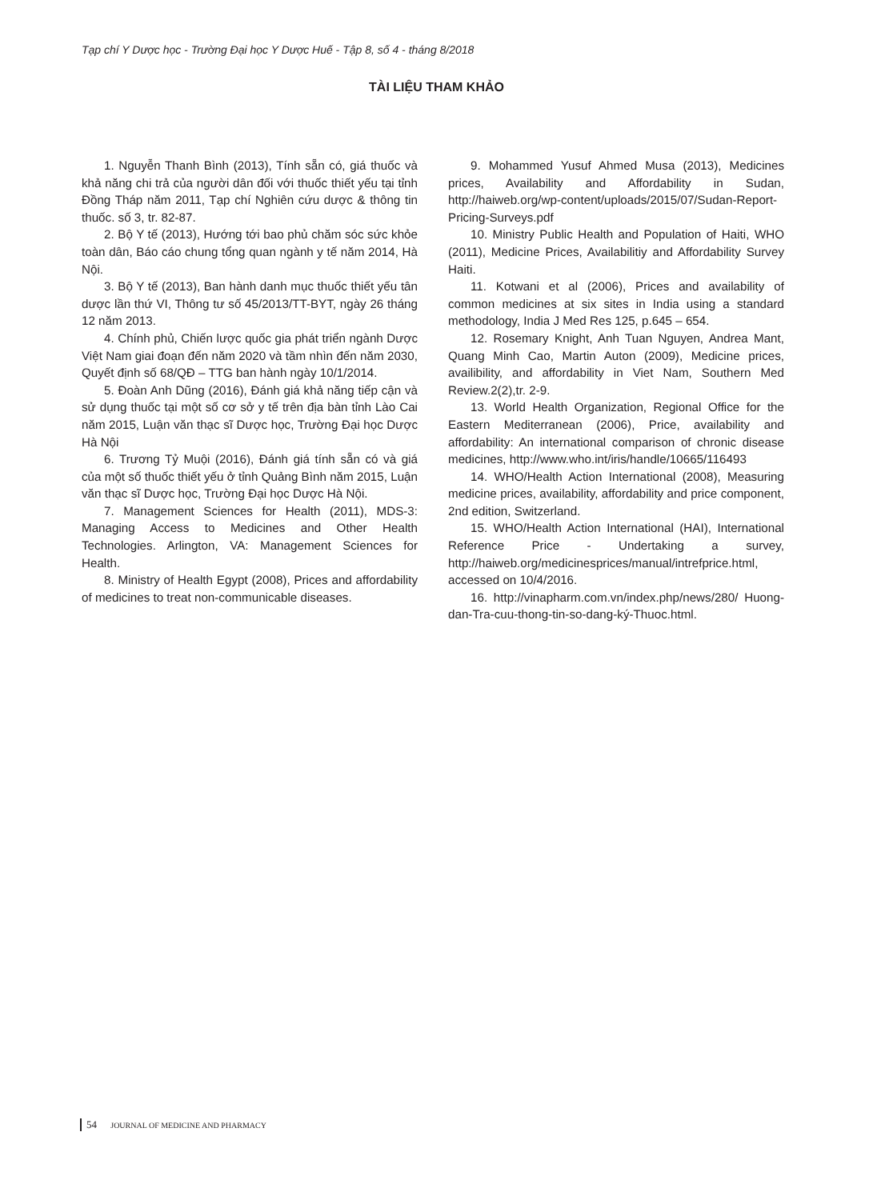Tạp chí Y Dược học - Trường Đại học Y Dược Huế - Tập 8, số 4 - tháng 8/2018
TÀI LIỆU THAM KHẢO
1. Nguyễn Thanh Bình (2013), Tính sẵn có, giá thuốc và khả năng chi trả của người dân đối với thuốc thiết yếu tại tỉnh Đồng Tháp năm 2011, Tạp chí Nghiên cứu dược & thông tin thuốc. số 3, tr. 82-87.
2. Bộ Y tế (2013), Hướng tới bao phủ chăm sóc sức khỏe toàn dân, Báo cáo chung tổng quan ngành y tế năm 2014, Hà Nội.
3. Bộ Y tế (2013), Ban hành danh mục thuốc thiết yếu tân dược lần thứ VI, Thông tư số 45/2013/TT-BYT, ngày 26 tháng 12 năm 2013.
4. Chính phủ, Chiến lược quốc gia phát triển ngành Dược Việt Nam giai đoạn đến năm 2020 và tầm nhìn đến năm 2030, Quyết định số 68/QĐ – TTG ban hành ngày 10/1/2014.
5. Đoàn Anh Dũng (2016), Đánh giá khả năng tiếp cận và sử dụng thuốc tại một số cơ sở y tế trên địa bàn tỉnh Lào Cai năm 2015, Luận văn thạc sĩ Dược học, Trường Đại học Dược Hà Nội
6. Trương Tỷ Muội (2016), Đánh giá tính sẵn có và giá của một số thuốc thiết yếu ở tỉnh Quảng Bình năm 2015, Luận văn thạc sĩ Dược học, Trường Đại học Dược Hà Nội.
7. Management Sciences for Health (2011), MDS-3: Managing Access to Medicines and Other Health Technologies. Arlington, VA: Management Sciences for Health.
8. Ministry of Health Egypt (2008), Prices and affordability of medicines to treat non-communicable diseases.
9. Mohammed Yusuf Ahmed Musa (2013), Medicines prices, Availability and Affordability in Sudan, http://haiweb.org/wp-content/uploads/2015/07/Sudan-Report-Pricing-Surveys.pdf
10. Ministry Public Health and Population of Haiti, WHO (2011), Medicine Prices, Availabilitiy and Affordability Survey Haiti.
11. Kotwani et al (2006), Prices and availability of common medicines at six sites in India using a standard methodology, India J Med Res 125, p.645 – 654.
12. Rosemary Knight, Anh Tuan Nguyen, Andrea Mant, Quang Minh Cao, Martin Auton (2009), Medicine prices, availibility, and affordability in Viet Nam, Southern Med Review.2(2),tr. 2-9.
13. World Health Organization, Regional Office for the Eastern Mediterranean (2006), Price, availability and affordability: An international comparison of chronic disease medicines, http://www.who.int/iris/handle/10665/116493
14. WHO/Health Action International (2008), Measuring medicine prices, availability, affordability and price component, 2nd edition, Switzerland.
15. WHO/Health Action International (HAI), International Reference Price - Undertaking a survey, http://haiweb.org/medicinesprices/manual/intrefprice.html, accessed on 10/4/2016.
16. http://vinapharm.com.vn/index.php/news/280/ Huong-dan-Tra-cuu-thong-tin-so-dang-ký-Thuoc.html.
54 JOURNAL OF MEDICINE AND PHARMACY